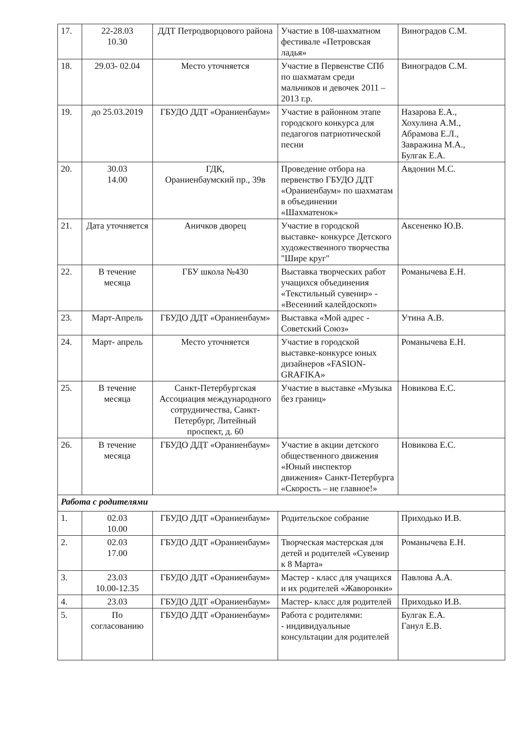| 17. | 22-28.03 10.30 | ДДТ Петродворцового района | Участие в 108-шахматном фестивале «Петровская ладья» | Виноградов С.М. |
| 18. | 29.03- 02.04 | Место уточняется | Участие в Первенстве СПб по шахматам среди мальчиков и девочек 2011 – 2013 г.р. | Виноградов С.М. |
| 19. | до 25.03.2019 | ГБУДО ДДТ «Ораниенбаум» | Участие в районном этапе городского конкурса для педагогов патриотической песни | Назарова Е.А., Хохулина А.М., Абрамова Е.Л., Завражина М.А., Булгак Е.А. |
| 20. | 30.03 14.00 | ГДК, Ораниенбаумский пр., 39в | Проведение отбора на первенство ГБУДО ДДТ «Ораниенбаум» по шахматам в объединении «Шахматенок» | Авдонин М.С. |
| 21. | Дата уточняется | Аничков дворец | Участие в городской выставке- конкурсе Детского художественного творчества "Шире круг" | Аксененко Ю.В. |
| 22. | В течение месяца | ГБУ школа №430 | Выставка творческих работ учащихся объединения «Текстильный сувенир» - «Весенний калейдоскоп» | Романычева Е.Н. |
| 23. | Март-Апрель | ГБУДО ДДТ «Ораниенбаум» | Выставка «Мой адрес - Советский Союз» | Утина А.В. |
| 24. | Март- апрель | Место уточняется | Участие в городской выставке-конкурсе юных дизайнеров «FASION-GRAFIKA» | Романычева Е.Н. |
| 25. | В течение месяца | Санкт-Петербургская Ассоциация международного сотрудничества, Санкт-Петербург, Литейный проспект, д. 60 | Участие в выставке «Музыка без границ» | Новикова Е.С. |
| 26. | В течение месяца | ГБУДО ДДТ «Ораниенбаум» | Участие в акции детского общественного движения «Юный инспектор движения» Санкт-Петербурга «Скорость – не главное!» | Новикова Е.С. |
| Работа с родителями | | | | |
| 1. | 02.03 10.00 | ГБУДО ДДТ «Ораниенбаум» | Родительское собрание | Приходько И.В. |
| 2. | 02.03 17.00 | ГБУДО ДДТ «Ораниенбаум» | Творческая мастерская для детей и родителей «Сувенир к 8 Марта» | Романычева Е.Н. |
| 3. | 23.03 10.00-12.35 | ГБУДО ДДТ «Ораниенбаум» | Мастер - класс для учащихся и их родителей «Жаворонки» | Павлова А.А. |
| 4. | 23.03 | ГБУДО ДДТ «Ораниенбаум» | Мастер- класс для родителей | Приходько И.В. |
| 5. | По согласованию | ГБУДО ДДТ «Ораниенбаум» | Работа с родителями: - индивидуальные консультации для родителей | Булгак Е.А. Ганул Е.В. |